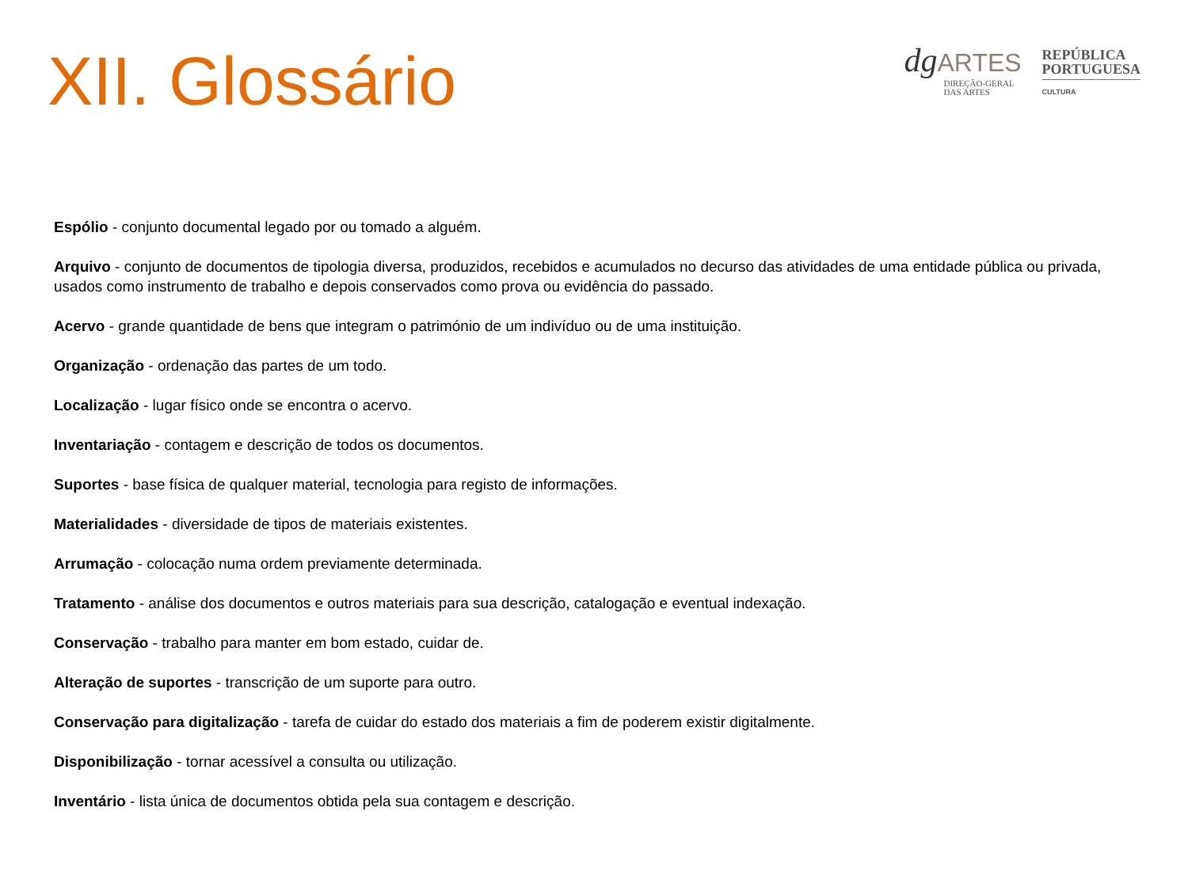XII. Glossário
dgARTES
DIREÇÃO-GERAL
DAS ARTES
REPÚBLICA
PORTUGUESA
CULTURA
Espólio - conjunto documental legado por ou tomado a alguém.
Arquivo - conjunto de documentos de tipologia diversa, produzidos, recebidos e acumulados no decurso das atividades de uma entidade pública ou privada, usados como instrumento de trabalho e depois conservados como prova ou evidência do passado.
Acervo - grande quantidade de bens que integram o património de um indivíduo ou de uma instituição.
Organização - ordenação das partes de um todo.
Localização - lugar físico onde se encontra o acervo.
Inventariação - contagem e descrição de todos os documentos.
Suportes - base física de qualquer material, tecnologia para registo de informações.
Materialidades - diversidade de tipos de materiais existentes.
Arrumação - colocação numa ordem previamente determinada.
Tratamento - análise dos documentos e outros materiais para sua descrição, catalogação e eventual indexação.
Conservação - trabalho para manter em bom estado, cuidar de.
Alteração de suportes - transcrição de um suporte para outro.
Conservação para digitalização - tarefa de cuidar do estado dos materiais a fim de poderem existir digitalmente.
Disponibilização - tornar acessível a consulta ou utilização.
Inventário - lista única de documentos obtida pela sua contagem e descrição.